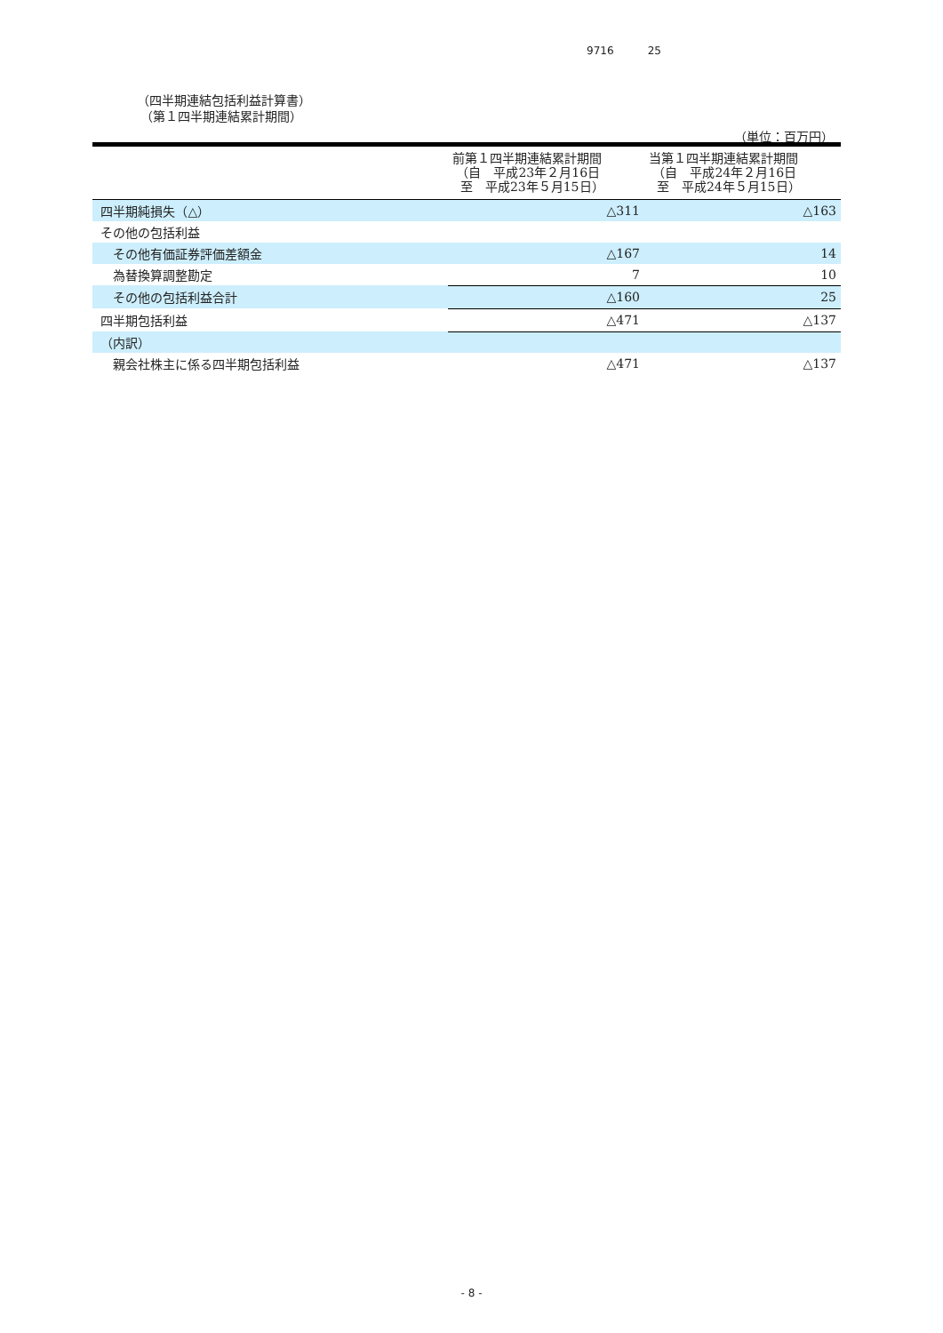9716 25
（四半期連結包括利益計算書）
（第１四半期連結累計期間）
（単位：百万円）
| | 前第１四半期連結累計期間 （自 平成23年２月16日 至 平成23年５月15日） | 当第１四半期連結累計期間 （自 平成24年２月16日 至 平成24年５月15日） |
| --- | --- | --- |
| 四半期純損失（△） | △311 | △163 |
| その他の包括利益 | | |
| その他有価証券評価差額金 | △167 | 14 |
| 為替換算調整勘定 | 7 | 10 |
| その他の包括利益合計 | △160 | 25 |
| 四半期包括利益 | △471 | △137 |
| （内訳） | | |
| 親会社株主に係る四半期包括利益 | △471 | △137 |
- 8 -